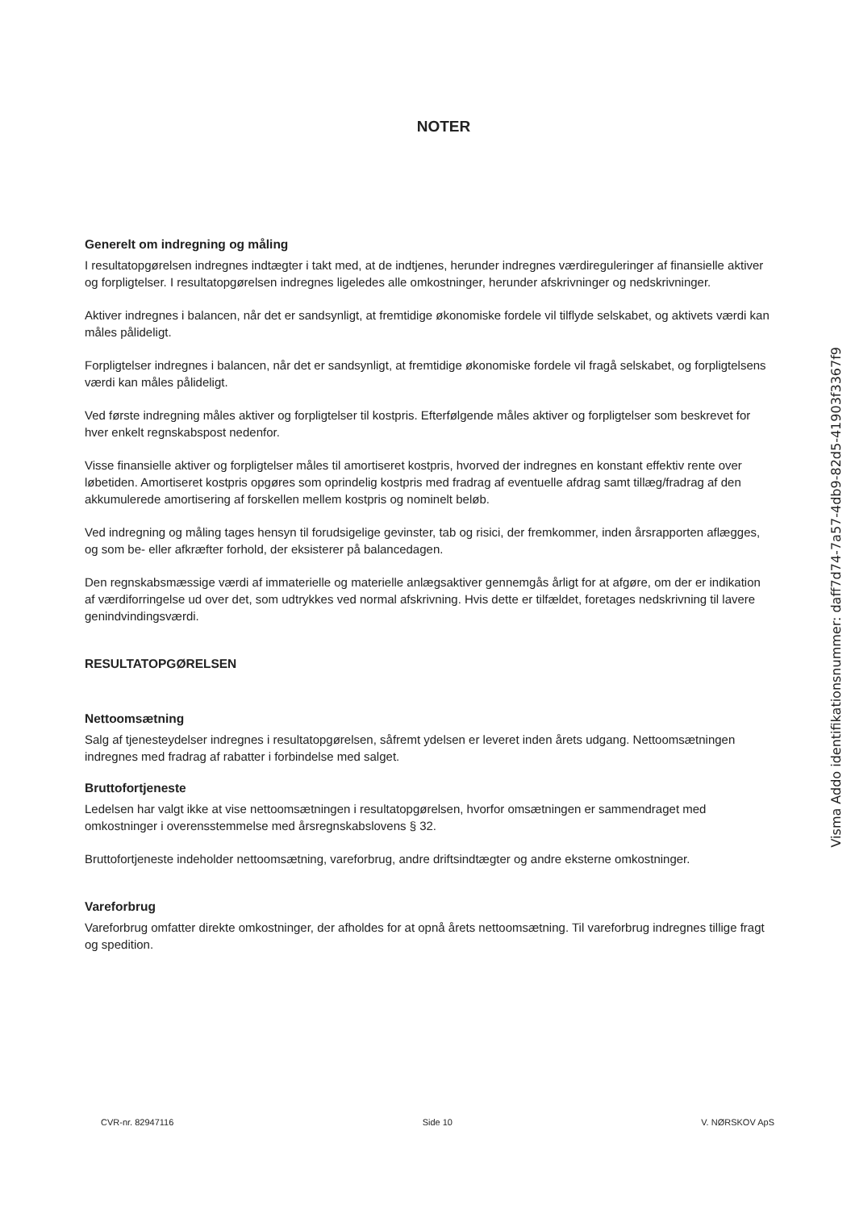NOTER
Generelt om indregning og måling
I resultatopgørelsen indregnes indtægter i takt med, at de indtjenes, herunder indregnes værdireguleringer af finansielle aktiver og forpligtelser. I resultatopgørelsen indregnes ligeledes alle omkostninger, herunder afskrivninger og nedskrivninger.
Aktiver indregnes i balancen, når det er sandsynligt, at fremtidige økonomiske fordele vil tilflyde selskabet, og aktivets værdi kan måles pålideligt.
Forpligtelser indregnes i balancen, når det er sandsynligt, at fremtidige økonomiske fordele vil fragå selskabet, og forpligtelsens værdi kan måles pålideligt.
Ved første indregning måles aktiver og forpligtelser til kostpris. Efterfølgende måles aktiver og forpligtelser som beskrevet for hver enkelt regnskabspost nedenfor.
Visse finansielle aktiver og forpligtelser måles til amortiseret kostpris, hvorved der indregnes en konstant effektiv rente over løbetiden. Amortiseret kostpris opgøres som oprindelig kostpris med fradrag af eventuelle afdrag samt tillæg/fradrag af den akkumulerede amortisering af forskellen mellem kostpris og nominelt beløb.
Ved indregning og måling tages hensyn til forudsigelige gevinster, tab og risici, der fremkommer, inden årsrapporten aflægges, og som be- eller afkræfter forhold, der eksisterer på balancedagen.
Den regnskabsmæssige værdi af immaterielle og materielle anlægsaktiver gennemgås årligt for at afgøre, om der er indikation af værdiforringelse ud over det, som udtrykkes ved normal afskrivning. Hvis dette er tilfældet, foretages nedskrivning til lavere genindvindingsværdi.
RESULTATOPGØRELSEN
Nettoomsætning
Salg af tjenesteydelser indregnes i resultatopgørelsen, såfremt ydelsen er leveret inden årets udgang. Nettoomsætningen indregnes med fradrag af rabatter i forbindelse med salget.
Bruttofortjeneste
Ledelsen har valgt ikke at vise nettoomsætningen i resultatopgørelsen, hvorfor omsætningen er sammendraget med omkostninger i overensstemmelse med årsregnskabslovens § 32.
Bruttofortjeneste indeholder nettoomsætning, vareforbrug, andre driftsindtægter og andre eksterne omkostninger.
Vareforbrug
Vareforbrug omfatter direkte omkostninger, der afholdes for at opnå årets nettoomsætning. Til vareforbrug indregnes tillige fragt og spedition.
Visma Addo identifikationsnummer: daff7d74-7a57-4db9-82d5-41903f3367f9
CVR-nr. 82947116 Side 10 V. NØRSKOV ApS